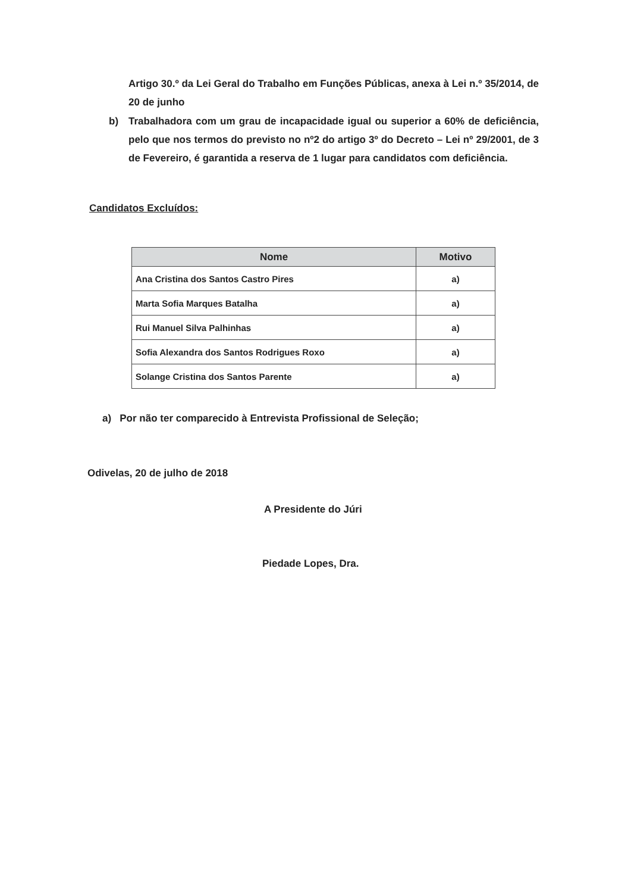Artigo 30.º da Lei Geral do Trabalho em Funções Públicas, anexa à Lei n.º 35/2014, de 20 de junho
b) Trabalhadora com um grau de incapacidade igual ou superior a 60% de deficiência, pelo que nos termos do previsto no nº2 do artigo 3º do Decreto – Lei nº 29/2001, de 3 de Fevereiro, é garantida a reserva de 1 lugar para candidatos com deficiência.
Candidatos Excluídos:
| Nome | Motivo |
| --- | --- |
| Ana Cristina dos Santos Castro Pires | a) |
| Marta Sofia Marques Batalha | a) |
| Rui Manuel Silva Palhinhas | a) |
| Sofia Alexandra dos Santos Rodrigues Roxo | a) |
| Solange Cristina dos Santos Parente | a) |
a) Por não ter comparecido à Entrevista Profissional de Seleção;
Odivelas, 20 de julho de 2018
A Presidente do Júri
Piedade Lopes, Dra.